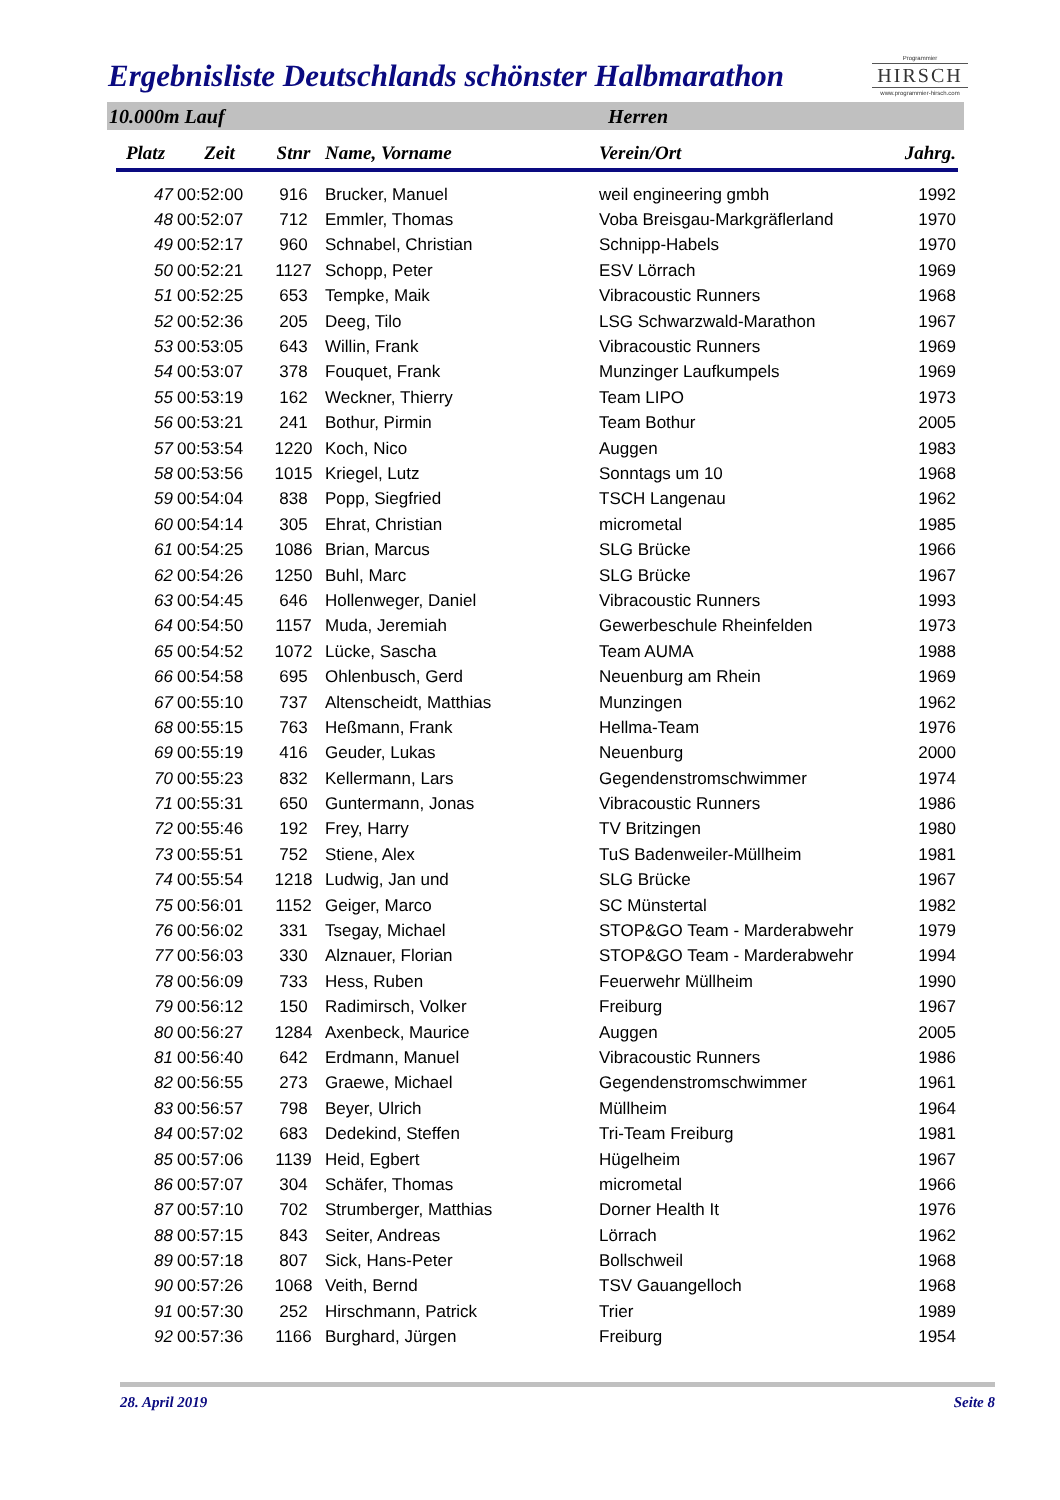Ergebnisliste Deutschlands schönster Halbmarathon
Programmier
HIRSCH
www.programmier-hirsch.com
10.000m Lauf Herren
| Platz | Zeit | Stnr | Name, Vorname | Verein/Ort | Jahrg. |
| --- | --- | --- | --- | --- | --- |
| 47 | 00:52:00 | 916 | Brucker, Manuel | weil engineering gmbh | 1992 |
| 48 | 00:52:07 | 712 | Emmler, Thomas | Voba Breisgau-Markgräflerland | 1970 |
| 49 | 00:52:17 | 960 | Schnabel, Christian | Schnipp-Habels | 1970 |
| 50 | 00:52:21 | 1127 | Schopp, Peter | ESV Lörrach | 1969 |
| 51 | 00:52:25 | 653 | Tempke, Maik | Vibracoustic Runners | 1968 |
| 52 | 00:52:36 | 205 | Deeg, Tilo | LSG Schwarzwald-Marathon | 1967 |
| 53 | 00:53:05 | 643 | Willin, Frank | Vibracoustic Runners | 1969 |
| 54 | 00:53:07 | 378 | Fouquet, Frank | Munzinger Laufkumpels | 1969 |
| 55 | 00:53:19 | 162 | Weckner, Thierry | Team LIPO | 1973 |
| 56 | 00:53:21 | 241 | Bothur, Pirmin | Team Bothur | 2005 |
| 57 | 00:53:54 | 1220 | Koch, Nico | Auggen | 1983 |
| 58 | 00:53:56 | 1015 | Kriegel, Lutz | Sonntags um 10 | 1968 |
| 59 | 00:54:04 | 838 | Popp, Siegfried | TSCH Langenau | 1962 |
| 60 | 00:54:14 | 305 | Ehrat, Christian | micrometal | 1985 |
| 61 | 00:54:25 | 1086 | Brian, Marcus | SLG Brücke | 1966 |
| 62 | 00:54:26 | 1250 | Buhl, Marc | SLG Brücke | 1967 |
| 63 | 00:54:45 | 646 | Hollenweger, Daniel | Vibracoustic Runners | 1993 |
| 64 | 00:54:50 | 1157 | Muda, Jeremiah | Gewerbeschule Rheinfelden | 1973 |
| 65 | 00:54:52 | 1072 | Lücke, Sascha | Team AUMA | 1988 |
| 66 | 00:54:58 | 695 | Ohlenbusch, Gerd | Neuenburg am Rhein | 1969 |
| 67 | 00:55:10 | 737 | Altenscheidt, Matthias | Munzingen | 1962 |
| 68 | 00:55:15 | 763 | Heßmann, Frank | Hellma-Team | 1976 |
| 69 | 00:55:19 | 416 | Geuder, Lukas | Neuenburg | 2000 |
| 70 | 00:55:23 | 832 | Kellermann, Lars | Gegendenstromschwimmer | 1974 |
| 71 | 00:55:31 | 650 | Guntermann, Jonas | Vibracoustic Runners | 1986 |
| 72 | 00:55:46 | 192 | Frey, Harry | TV Britzingen | 1980 |
| 73 | 00:55:51 | 752 | Stiene, Alex | TuS Badenweiler-Müllheim | 1981 |
| 74 | 00:55:54 | 1218 | Ludwig, Jan und | SLG Brücke | 1967 |
| 75 | 00:56:01 | 1152 | Geiger, Marco | SC Münstertal | 1982 |
| 76 | 00:56:02 | 331 | Tsegay, Michael | STOP&GO Team - Marderabwehr | 1979 |
| 77 | 00:56:03 | 330 | Alznauer, Florian | STOP&GO Team - Marderabwehr | 1994 |
| 78 | 00:56:09 | 733 | Hess, Ruben | Feuerwehr Müllheim | 1990 |
| 79 | 00:56:12 | 150 | Radimirsch, Volker | Freiburg | 1967 |
| 80 | 00:56:27 | 1284 | Axenbeck, Maurice | Auggen | 2005 |
| 81 | 00:56:40 | 642 | Erdmann, Manuel | Vibracoustic Runners | 1986 |
| 82 | 00:56:55 | 273 | Graewe, Michael | Gegendenstromschwimmer | 1961 |
| 83 | 00:56:57 | 798 | Beyer, Ulrich | Müllheim | 1964 |
| 84 | 00:57:02 | 683 | Dedekind, Steffen | Tri-Team Freiburg | 1981 |
| 85 | 00:57:06 | 1139 | Heid, Egbert | Hügelheim | 1967 |
| 86 | 00:57:07 | 304 | Schäfer, Thomas | micrometal | 1966 |
| 87 | 00:57:10 | 702 | Strumberger, Matthias | Dorner Health It | 1976 |
| 88 | 00:57:15 | 843 | Seiter, Andreas | Lörrach | 1962 |
| 89 | 00:57:18 | 807 | Sick, Hans-Peter | Bollschweil | 1968 |
| 90 | 00:57:26 | 1068 | Veith, Bernd | TSV Gauangelloch | 1968 |
| 91 | 00:57:30 | 252 | Hirschmann, Patrick | Trier | 1989 |
| 92 | 00:57:36 | 1166 | Burghard, Jürgen | Freiburg | 1954 |
28. April 2019 Seite 8